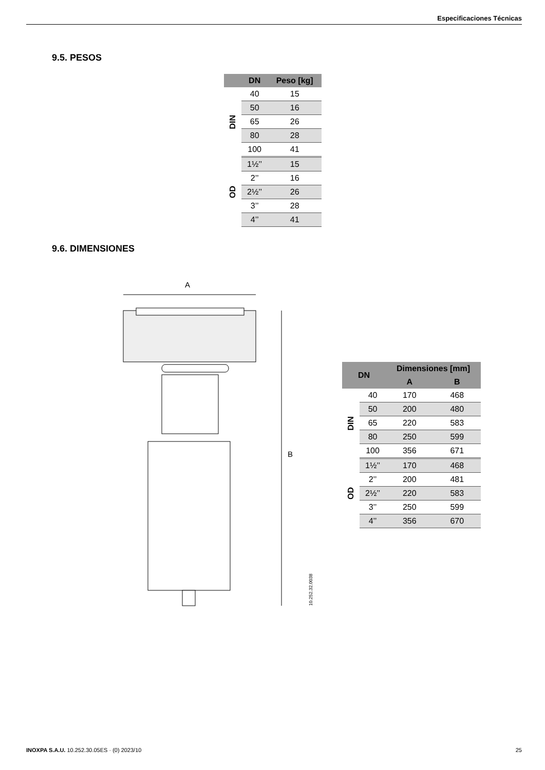Especificaciones Técnicas
9.5. PESOS
| | DN | Peso [kg] |
| --- | --- | --- |
| DIN | 40 | 15 |
| | 50 | 16 |
| | 65 | 26 |
| | 80 | 28 |
| | 100 | 41 |
| OD | 1½’’ | 15 |
| | 2’’ | 16 |
| | 2½’’ | 26 |
| | 3’’ | 28 |
| | 4’’ | 41 |
9.6. DIMENSIONES
A
B
10.252.32.0038
| DN | | Dimensiones [mm] | |
| --- | --- | --- | --- |
| | | A | B |
| DIN | 40 | 170 | 468 |
| | 50 | 200 | 480 |
| | 65 | 220 | 583 |
| | 80 | 250 | 599 |
| | 100 | 356 | 671 |
| OD | 1½’’ | 170 | 468 |
| | 2’’ | 200 | 481 |
| | 2½’’ | 220 | 583 |
| | 3’’ | 250 | 599 |
| | 4’’ | 356 | 670 |
INOXPA S.A.U. 10.252.30.05ES · (0) 2023/10 25